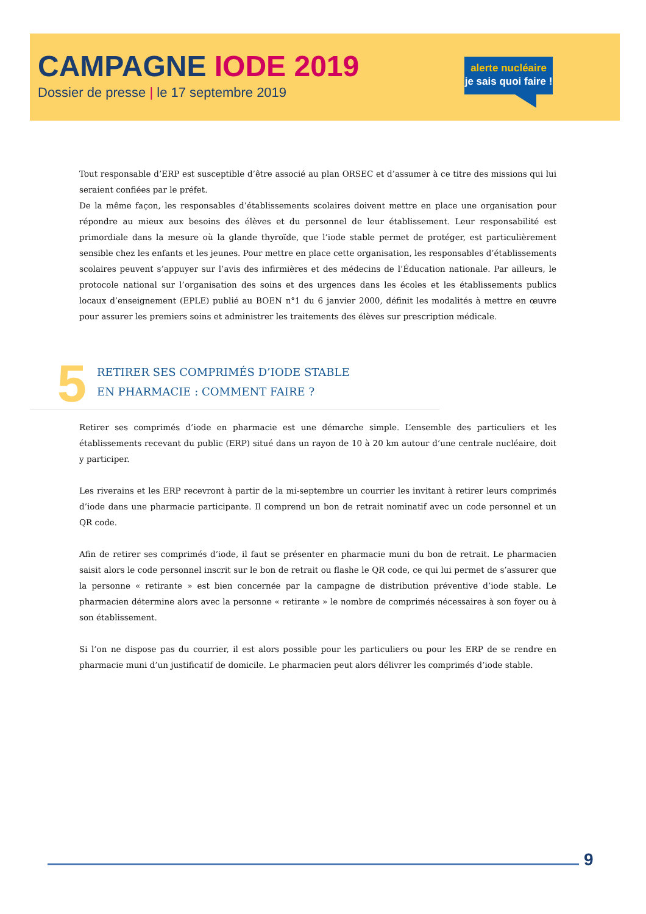CAMPAGNE IODE 2019
Dossier de presse | le 17 septembre 2019
alerte nucléaire
je sais quoi faire !
Tout responsable d’ERP est susceptible d’être associé au plan ORSEC et d’assumer à ce titre des missions qui lui seraient confiées par le préfet.
De la même façon, les responsables d’établissements scolaires doivent mettre en place une organisation pour répondre au mieux aux besoins des élèves et du personnel de leur établissement. Leur responsabilité est primordiale dans la mesure où la glande thyroïde, que l’iode stable permet de protéger, est particulièrement sensible chez les enfants et les jeunes. Pour mettre en place cette organisation, les responsables d’établissements scolaires peuvent s’appuyer sur l’avis des infirmières et des médecins de l’Éducation nationale. Par ailleurs, le protocole national sur l’organisation des soins et des urgences dans les écoles et les établissements publics locaux d’enseignement (EPLE) publié au BOEN n°1 du 6 janvier 2000, définit les modalités à mettre en œuvre pour assurer les premiers soins et administrer les traitements des élèves sur prescription médicale.
5
RETIRER SES COMPRIMÉS D’IODE STABLE
EN PHARMACIE : COMMENT FAIRE ?
Retirer ses comprimés d’iode en pharmacie est une démarche simple. L’ensemble des particuliers et les établissements recevant du public (ERP) situé dans un rayon de 10 à 20 km autour d’une centrale nucléaire, doit y participer.
Les riverains et les ERP recevront à partir de la mi-septembre un courrier les invitant à retirer leurs comprimés d’iode dans une pharmacie participante. Il comprend un bon de retrait nominatif avec un code personnel et un QR code.
Afin de retirer ses comprimés d’iode, il faut se présenter en pharmacie muni du bon de retrait. Le pharmacien saisit alors le code personnel inscrit sur le bon de retrait ou flashe le QR code, ce qui lui permet de s’assurer que la personne « retirante » est bien concernée par la campagne de distribution préventive d’iode stable. Le pharmacien détermine alors avec la personne « retirante » le nombre de comprimés nécessaires à son foyer ou à son établissement.
Si l’on ne dispose pas du courrier, il est alors possible pour les particuliers ou pour les ERP de se rendre en pharmacie muni d’un justificatif de domicile. Le pharmacien peut alors délivrer les comprimés d’iode stable.
9